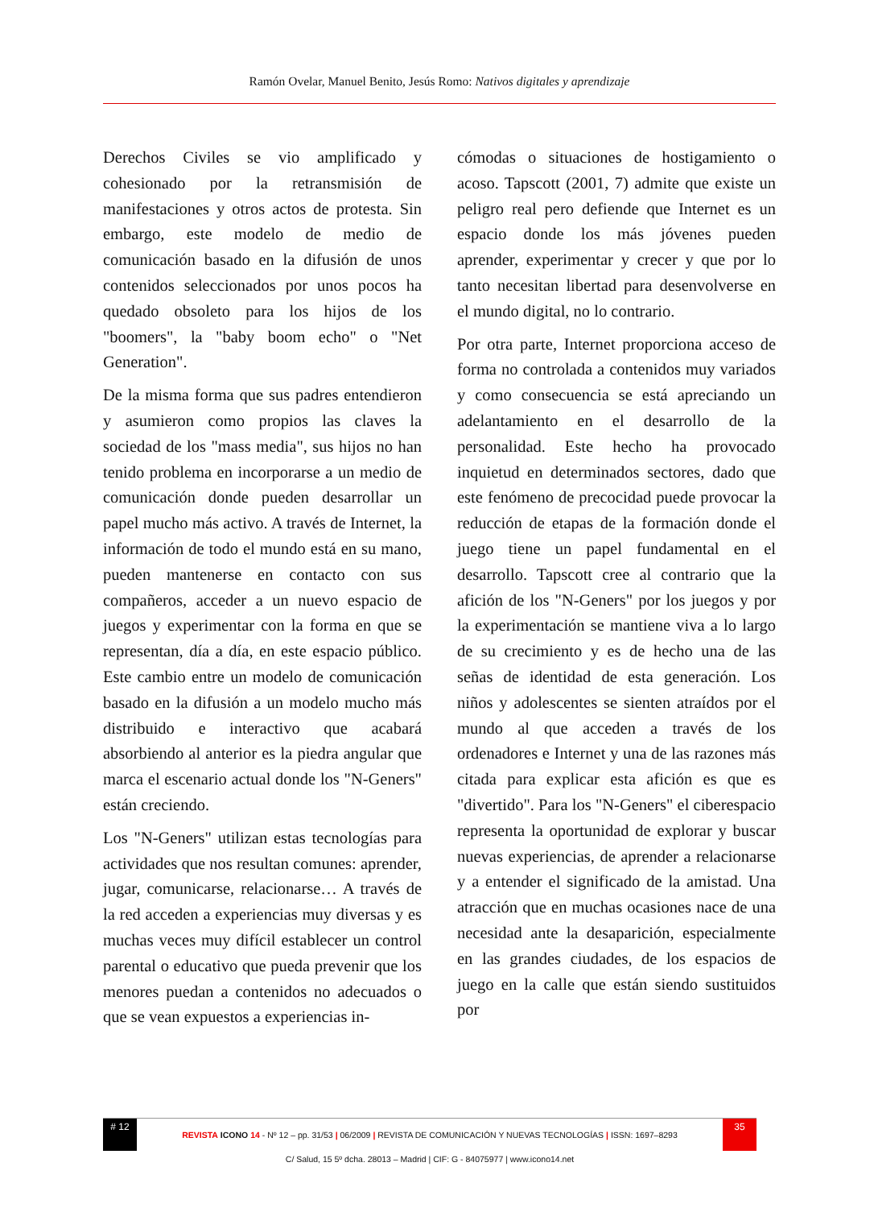Ramón Ovelar, Manuel Benito, Jesús Romo: Nativos digitales y aprendizaje
Derechos Civiles se vio amplificado y cohesionado por la retransmisión de manifestaciones y otros actos de protesta. Sin embargo, este modelo de medio de comunicación basado en la difusión de unos contenidos seleccionados por unos pocos ha quedado obsoleto para los hijos de los "boomers", la "baby boom echo" o "Net Generation".
De la misma forma que sus padres entendieron y asumieron como propios las claves la sociedad de los "mass media", sus hijos no han tenido problema en incorporarse a un medio de comunicación donde pueden desarrollar un papel mucho más activo. A través de Internet, la información de todo el mundo está en su mano, pueden mantenerse en contacto con sus compañeros, acceder a un nuevo espacio de juegos y experimentar con la forma en que se representan, día a día, en este espacio público. Este cambio entre un modelo de comunicación basado en la difusión a un modelo mucho más distribuido e interactivo que acabará absorbiendo al anterior es la piedra angular que marca el escenario actual donde los "N-Geners" están creciendo.
Los "N-Geners" utilizan estas tecnologías para actividades que nos resultan comunes: aprender, jugar, comunicarse, relacionarse… A través de la red acceden a experiencias muy diversas y es muchas veces muy difícil establecer un control parental o educativo que pueda prevenir que los menores puedan a contenidos no adecuados o que se vean expuestos a experiencias in-
cómodas o situaciones de hostigamiento o acoso. Tapscott (2001, 7) admite que existe un peligro real pero defiende que Internet es un espacio donde los más jóvenes pueden aprender, experimentar y crecer y que por lo tanto necesitan libertad para desenvolverse en el mundo digital, no lo contrario.
Por otra parte, Internet proporciona acceso de forma no controlada a contenidos muy variados y como consecuencia se está apreciando un adelantamiento en el desarrollo de la personalidad. Este hecho ha provocado inquietud en determinados sectores, dado que este fenómeno de precocidad puede provocar la reducción de etapas de la formación donde el juego tiene un papel fundamental en el desarrollo. Tapscott cree al contrario que la afición de los "N-Geners" por los juegos y por la experimentación se mantiene viva a lo largo de su crecimiento y es de hecho una de las señas de identidad de esta generación. Los niños y adolescentes se sienten atraídos por el mundo al que acceden a través de los ordenadores e Internet y una de las razones más citada para explicar esta afición es que es "divertido". Para los "N-Geners" el ciberespacio representa la oportunidad de explorar y buscar nuevas experiencias, de aprender a relacionarse y a entender el significado de la amistad. Una atracción que en muchas ocasiones nace de una necesidad ante la desaparición, especialmente en las grandes ciudades, de los espacios de juego en la calle que están siendo sustituidos por
# 12
REVISTA ICONO 14 - Nº 12 – pp. 31/53 | 06/2009 | REVISTA DE COMUNICACIÓN Y NUEVAS TECNOLOGÍAS | ISSN: 1697–8293
35
C/ Salud, 15 5º dcha. 28013 – Madrid | CIF: G - 84075977 | www.icono14.net